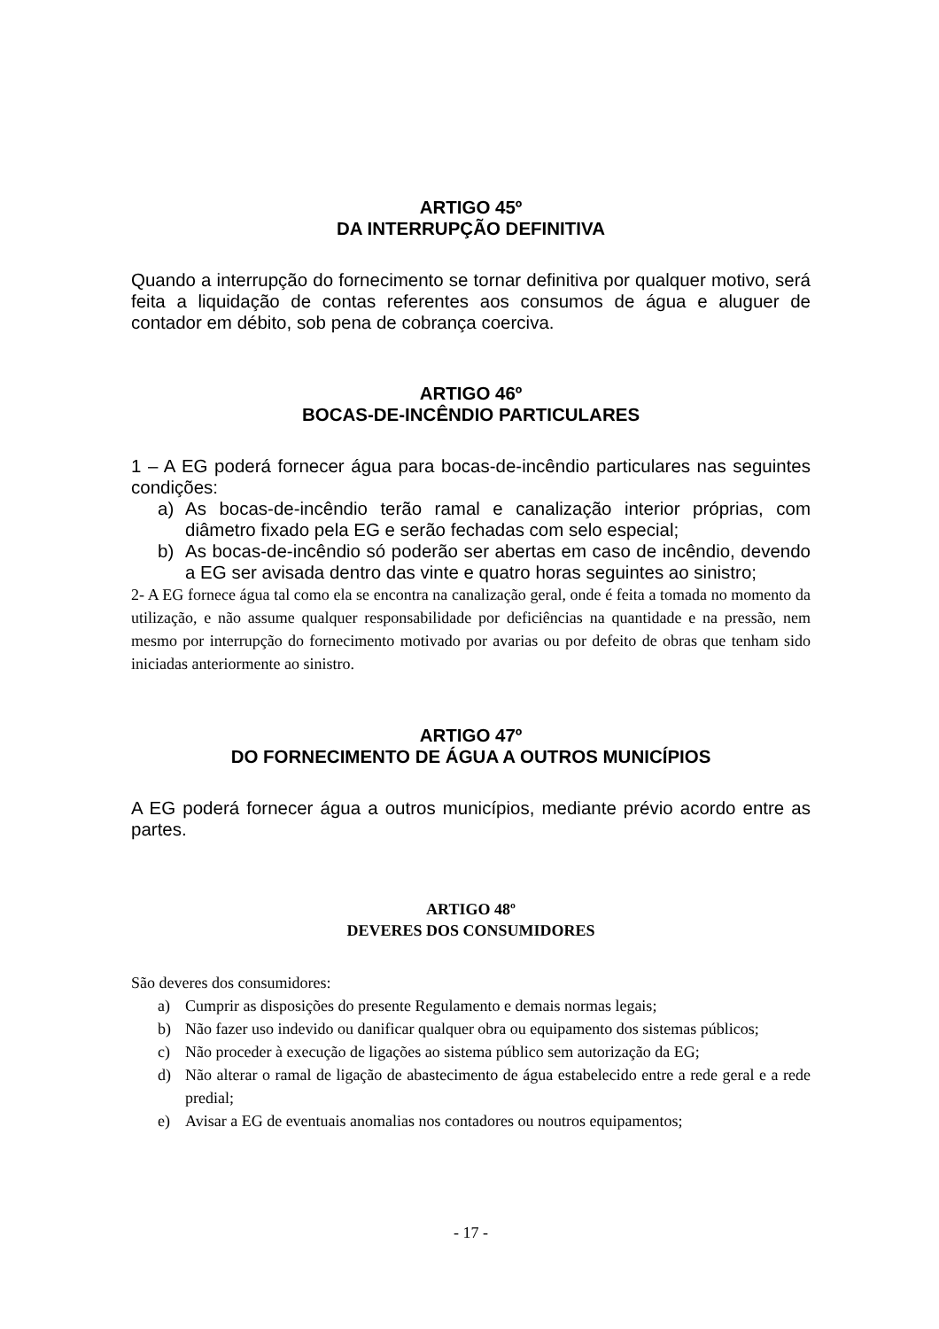ARTIGO 45º
DA INTERRUPÇÃO DEFINITIVA
Quando a interrupção do fornecimento se tornar definitiva por qualquer motivo, será feita a liquidação de contas referentes aos consumos de água e aluguer de contador em débito, sob pena de cobrança coerciva.
ARTIGO 46º
BOCAS-DE-INCÊNDIO PARTICULARES
1 – A EG poderá fornecer água para bocas-de-incêndio particulares nas seguintes condições:
a) As bocas-de-incêndio terão ramal e canalização interior próprias, com diâmetro fixado pela EG e serão fechadas com selo especial;
b) As bocas-de-incêndio só poderão ser abertas em caso de incêndio, devendo a EG ser avisada dentro das vinte e quatro horas seguintes ao sinistro;
2- A EG fornece água tal como ela se encontra na canalização geral, onde é feita a tomada no momento da utilização, e não assume qualquer responsabilidade por deficiências na quantidade e na pressão, nem mesmo por interrupção do fornecimento motivado por avarias ou por defeito de obras que tenham sido iniciadas anteriormente ao sinistro.
ARTIGO 47º
DO FORNECIMENTO DE ÁGUA A OUTROS MUNICÍPIOS
A EG poderá fornecer água a outros municípios, mediante prévio acordo entre as partes.
ARTIGO 48º
DEVERES DOS CONSUMIDORES
São deveres dos consumidores:
a) Cumprir as disposições do presente Regulamento e demais normas legais;
b) Não fazer uso indevido ou danificar qualquer obra ou equipamento dos sistemas públicos;
c) Não proceder à execução de ligações ao sistema público sem autorização da EG;
d) Não alterar o ramal de ligação de abastecimento de água estabelecido entre a rede geral e a rede predial;
e) Avisar a EG de eventuais anomalias nos contadores ou noutros equipamentos;
- 17 -